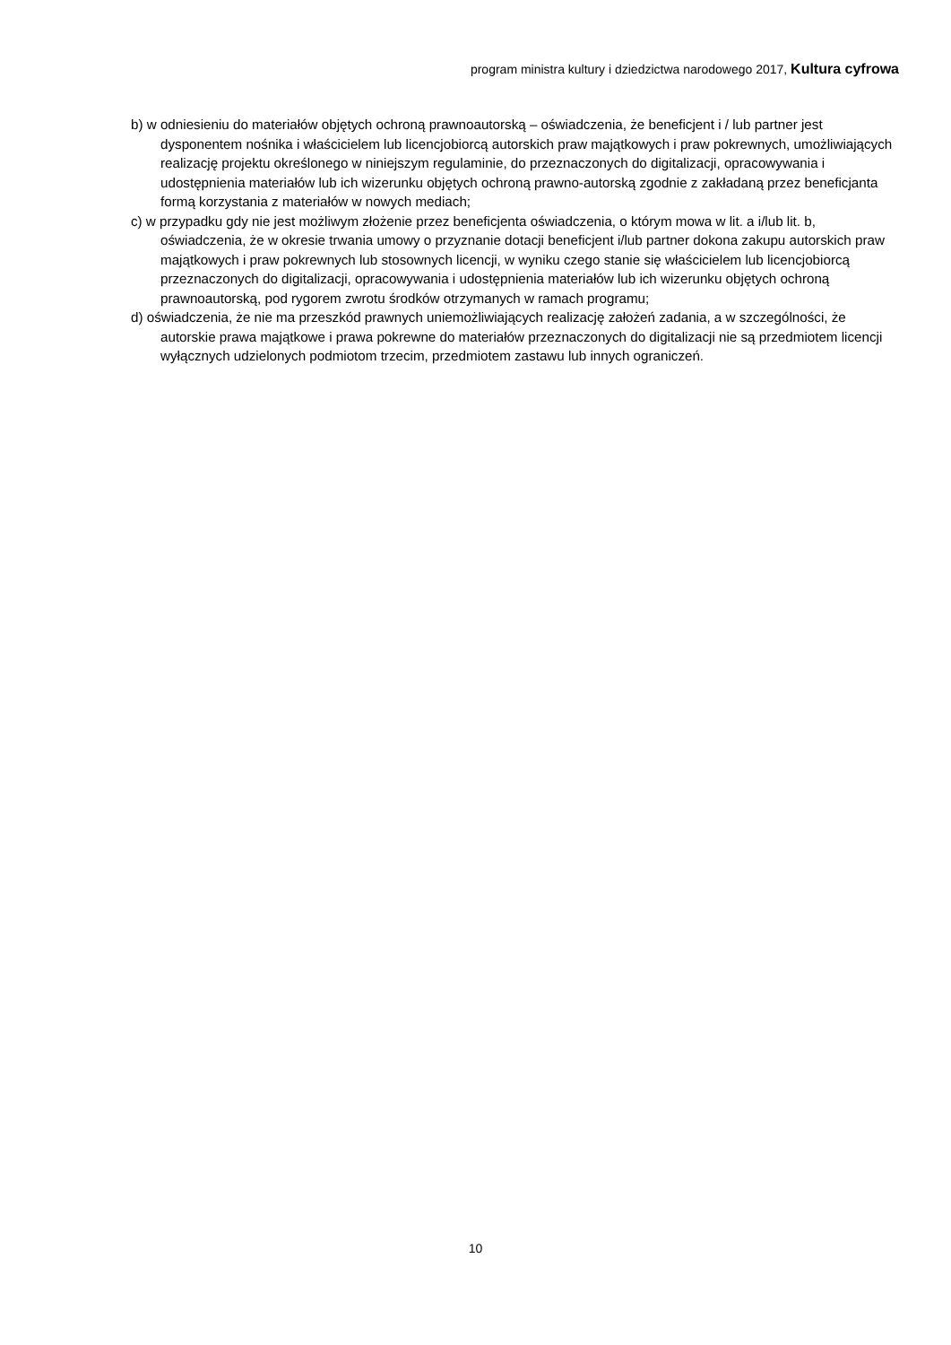program ministra kultury i dziedzictwa narodowego 2017, Kultura cyfrowa
b) w odniesieniu do materiałów objętych ochroną prawnoautorską – oświadczenia, że beneficjent i / lub partner jest dysponentem nośnika i właścicielem lub licencjobiorcą autorskich praw majątkowych i praw pokrewnych, umożliwiających realizację projektu określonego w niniejszym regulaminie, do przeznaczonych do digitalizacji, opracowywania i udostępnienia materiałów lub ich wizerunku objętych ochroną prawno-autorską zgodnie z zakładaną przez beneficjanta formą korzystania z materiałów w nowych mediach;
c) w przypadku gdy nie jest możliwym złożenie przez beneficjenta oświadczenia, o którym mowa w lit. a i/lub lit. b, oświadczenia, że w okresie trwania umowy o przyznanie dotacji beneficjent i/lub partner dokona zakupu autorskich praw majątkowych i praw pokrewnych lub stosownych licencji, w wyniku czego stanie się właścicielem lub licencjobiorcą przeznaczonych do digitalizacji, opracowywania i udostępnienia materiałów lub ich wizerunku objętych ochroną prawnoautorską, pod rygorem zwrotu środków otrzymanych w ramach programu;
d) oświadczenia, że nie ma przeszkód prawnych uniemożliwiających realizację założeń zadania, a w szczególności, że autorskie prawa majątkowe i prawa pokrewne do materiałów przeznaczonych do digitalizacji nie są przedmiotem licencji wyłącznych udzielonych podmiotom trzecim, przedmiotem zastawu lub innych ograniczeń.
10